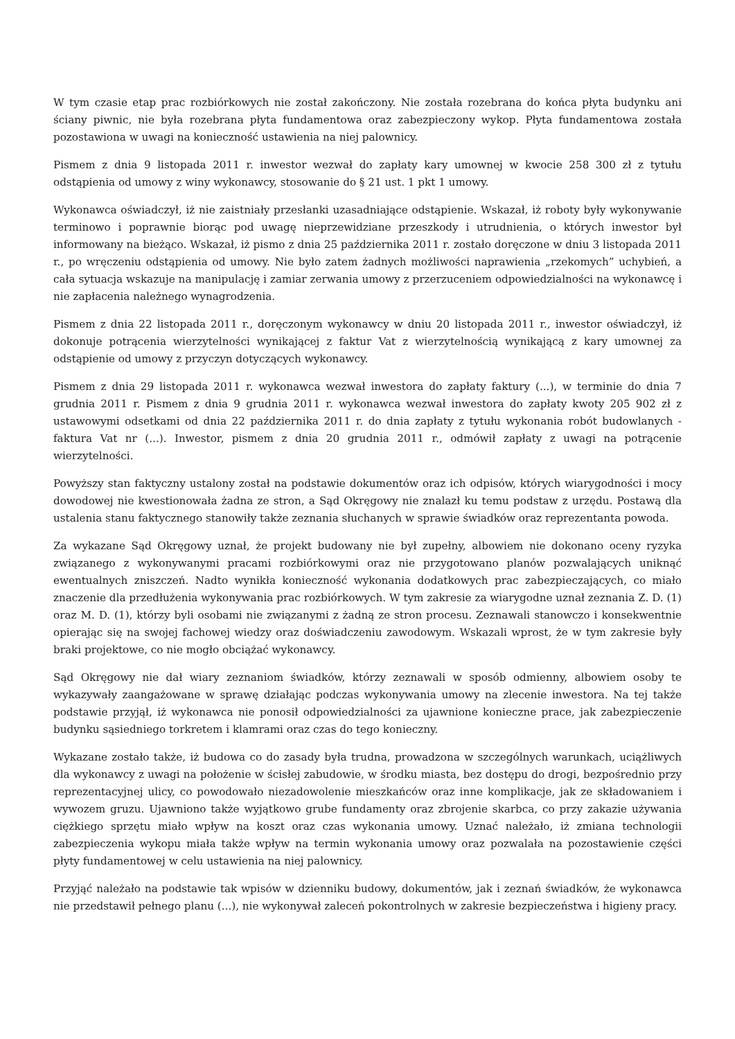W tym czasie etap prac rozbiórkowych nie został zakończony. Nie została rozebrana do końca płyta budynku ani ściany piwnic, nie była rozebrana płyta fundamentowa oraz zabezpieczony wykop. Płyta fundamentowa została pozostawiona w uwagi na konieczność ustawienia na niej palownicy.
Pismem z dnia 9 listopada 2011 r. inwestor wezwał do zapłaty kary umownej w kwocie 258 300 zł z tytułu odstąpienia od umowy z winy wykonawcy, stosowanie do § 21 ust. 1 pkt 1 umowy.
Wykonawca oświadczył, iż nie zaistniały przesłanki uzasadniające odstąpienie. Wskazał, iż roboty były wykonywanie terminowo i poprawnie biorąc pod uwagę nieprzewidziane przeszkody i utrudnienia, o których inwestor był informowany na bieżąco. Wskazał, iż pismo z dnia 25 października 2011 r. zostało doręczone w dniu 3 listopada 2011 r., po wręczeniu odstąpienia od umowy. Nie było zatem żadnych możliwości naprawienia „rzekomych” uchybień, a cała sytuacja wskazuje na manipulację i zamiar zerwania umowy z przerzuceniem odpowiedzialności na wykonawcę i nie zapłacenia należnego wynagrodzenia.
Pismem z dnia 22 listopada 2011 r., doręczonym wykonawcy w dniu 20 listopada 2011 r., inwestor oświadczył, iż dokonuje potrącenia wierzytelności wynikającej z faktur Vat z wierzytelnością wynikającą z kary umownej za odstąpienie od umowy z przyczyn dotyczących wykonawcy.
Pismem z dnia 29 listopada 2011 r. wykonawca wezwał inwestora do zapłaty faktury (...), w terminie do dnia 7 grudnia 2011 r. Pismem z dnia 9 grudnia 2011 r. wykonawca wezwał inwestora do zapłaty kwoty 205 902 zł z ustawowymi odsetkami od dnia 22 października 2011 r. do dnia zapłaty z tytułu wykonania robót budowlanych - faktura Vat nr (...). Inwestor, pismem z dnia 20 grudnia 2011 r., odmówił zapłaty z uwagi na potrącenie wierzytelności.
Powyższy stan faktyczny ustalony został na podstawie dokumentów oraz ich odpisów, których wiarygodności i mocy dowodowej nie kwestionowała żadna ze stron, a Sąd Okręgowy nie znalazł ku temu podstaw z urzędu. Postawą dla ustalenia stanu faktycznego stanowiły także zeznania słuchanych w sprawie świadków oraz reprezentanta powoda.
Za wykazane Sąd Okręgowy uznał, że projekt budowany nie był zupełny, albowiem nie dokonano oceny ryzyka związanego z wykonywanymi pracami rozbiórkowymi oraz nie przygotowano planów pozwalających uniknąć ewentualnych zniszczeń. Nadto wynikła konieczność wykonania dodatkowych prac zabezpieczających, co miało znaczenie dla przedłużenia wykonywania prac rozbiórkowych. W tym zakresie za wiarygodne uznał zeznania Z. D. (1) oraz M. D. (1), którzy byli osobami nie związanymi z żadną ze stron procesu. Zeznawali stanowczo i konsekwentnie opierając się na swojej fachowej wiedzy oraz doświadczeniu zawodowym. Wskazali wprost, że w tym zakresie były braki projektowe, co nie mogło obciążać wykonawcy.
Sąd Okręgowy nie dał wiary zeznaniom świadków, którzy zeznawali w sposób odmienny, albowiem osoby te wykazywały zaangażowane w sprawę działając podczas wykonywania umowy na zlecenie inwestora. Na tej także podstawie przyjął, iż wykonawca nie ponosił odpowiedzialności za ujawnione konieczne prace, jak zabezpieczenie budynku sąsiedniego torkretem i klamrami oraz czas do tego konieczny.
Wykazane zostało także, iż budowa co do zasady była trudna, prowadzona w szczególnych warunkach, uciążliwych dla wykonawcy z uwagi na położenie w ścisłej zabudowie, w środku miasta, bez dostępu do drogi, bezpośrednio przy reprezentacyjnej ulicy, co powodowało niezadowolenie mieszkańców oraz inne komplikacje, jak ze składowaniem i wywozem gruzu. Ujawniono także wyjątkowo grube fundamenty oraz zbrojenie skarbca, co przy zakazie używania ciężkiego sprzętu miało wpływ na koszt oraz czas wykonania umowy. Uznać należało, iż zmiana technologii zabezpieczenia wykopu miała także wpływ na termin wykonania umowy oraz pozwalała na pozostawienie części płyty fundamentowej w celu ustawienia na niej palownicy.
Przyjąć należało na podstawie tak wpisów w dzienniku budowy, dokumentów, jak i zeznań świadków, że wykonawca nie przedstawił pełnego planu (...), nie wykonywał zaleceń pokontrolnych w zakresie bezpieczeństwa i higieny pracy.